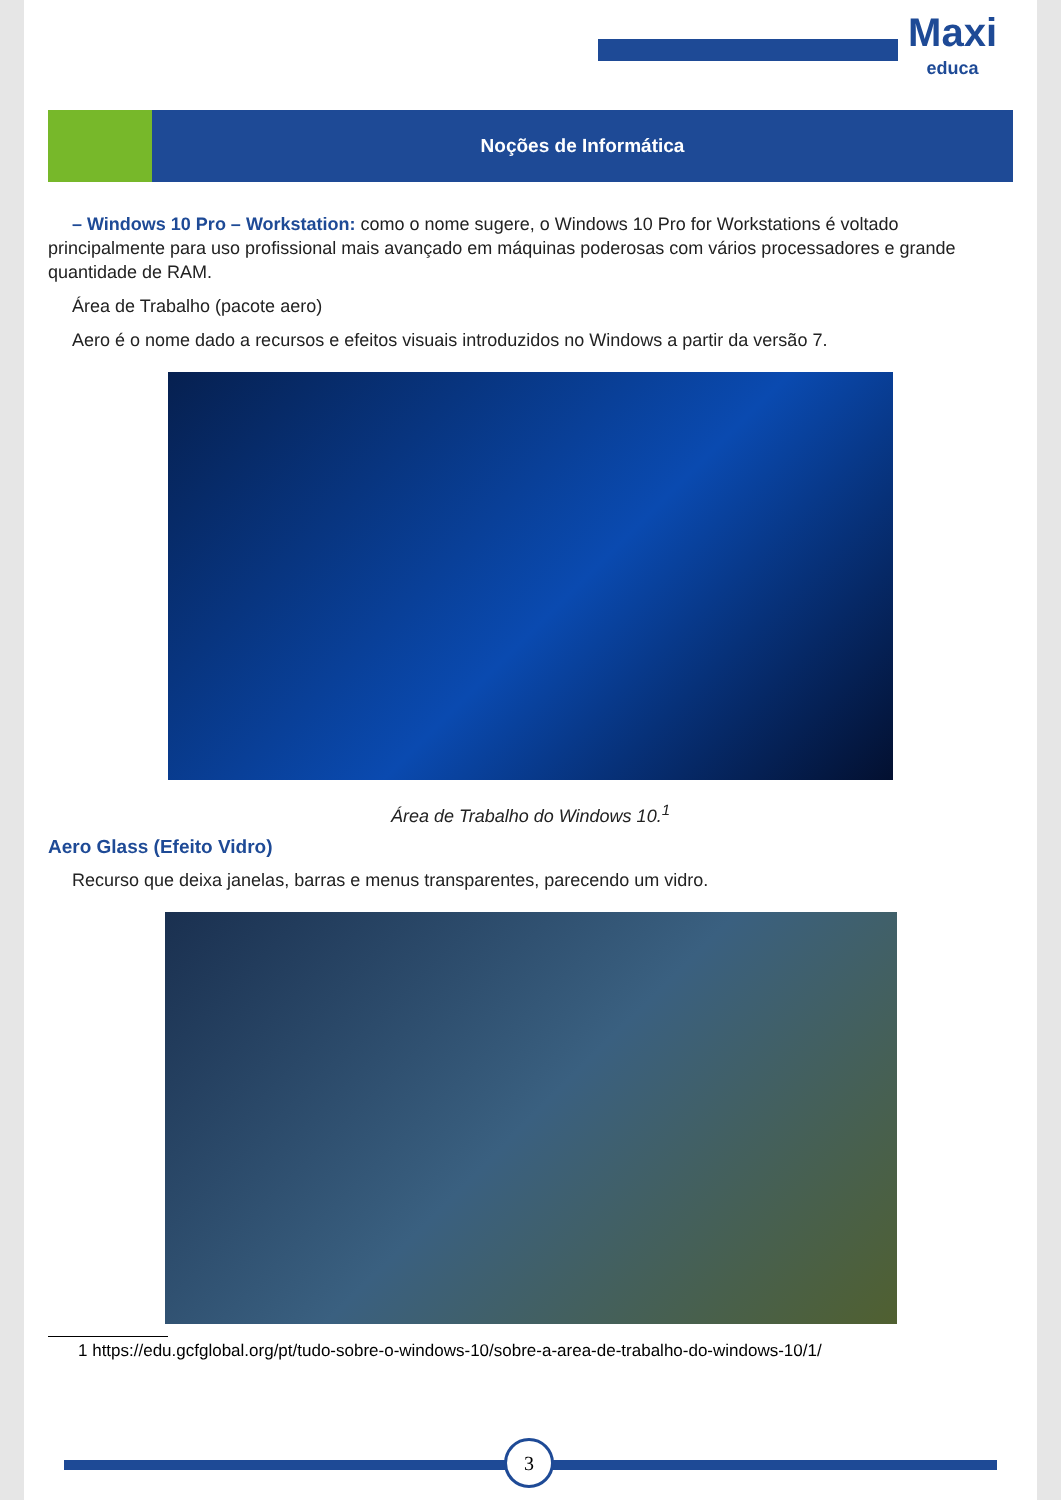Maxi
educa
Noções de Informática
– Windows 10 Pro – Workstation: como o nome sugere, o Windows 10 Pro for Workstations é voltado principalmente para uso profissional mais avançado em máquinas poderosas com vários processadores e grande quantidade de RAM.
Área de Trabalho (pacote aero)
Aero é o nome dado a recursos e efeitos visuais introduzidos no Windows a partir da versão 7.
Área de Trabalho do Windows 10.<sup>1</sup>
Aero Glass (Efeito Vidro)
Recurso que deixa janelas, barras e menus transparentes, parecendo um vidro.
1 https://edu.gcfglobal.org/pt/tudo-sobre-o-windows-10/sobre-a-area-de-trabalho-do-windows-10/1/
3